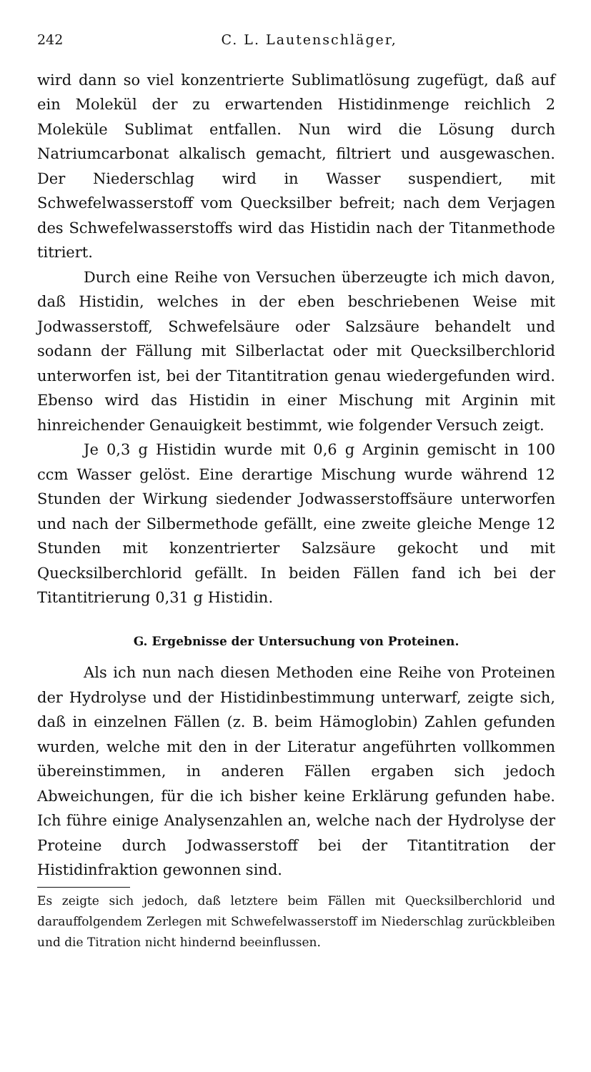242 C. L. Lautenschläger,
wird dann so viel konzentrierte Sublimatlösung zugefügt, daß auf ein Molekül der zu erwartenden Histidinmenge reichlich 2 Moleküle Sublimat entfallen. Nun wird die Lösung durch Natriumcarbonat alkalisch gemacht, filtriert und ausgewaschen. Der Niederschlag wird in Wasser suspendiert, mit Schwefelwasserstoff vom Quecksilber befreit; nach dem Verjagen des Schwefelwasserstoffs wird das Histidin nach der Titanmethode titriert.
Durch eine Reihe von Versuchen überzeugte ich mich davon, daß Histidin, welches in der eben beschriebenen Weise mit Jodwasserstoff, Schwefelsäure oder Salzsäure behandelt und sodann der Fällung mit Silberlactat oder mit Quecksilberchlorid unterworfen ist, bei der Titantitration genau wiedergefunden wird. Ebenso wird das Histidin in einer Mischung mit Arginin mit hinreichender Genauigkeit bestimmt, wie folgender Versuch zeigt.
Je 0,3 g Histidin wurde mit 0,6 g Arginin gemischt in 100 ccm Wasser gelöst. Eine derartige Mischung wurde während 12 Stunden der Wirkung siedender Jodwasserstoffsäure unterworfen und nach der Silbermethode gefällt, eine zweite gleiche Menge 12 Stunden mit konzentrierter Salzsäure gekocht und mit Quecksilberchlorid gefällt. In beiden Fällen fand ich bei der Titantitrierung 0,31 g Histidin.
G. Ergebnisse der Untersuchung von Proteinen.
Als ich nun nach diesen Methoden eine Reihe von Proteinen der Hydrolyse und der Histidinbestimmung unterwarf, zeigte sich, daß in einzelnen Fällen (z. B. beim Hämoglobin) Zahlen gefunden wurden, welche mit den in der Literatur angeführten vollkommen übereinstimmen, in anderen Fällen ergaben sich jedoch Abweichungen, für die ich bisher keine Erklärung gefunden habe. Ich führe einige Analysenzahlen an, welche nach der Hydrolyse der Proteine durch Jodwasserstoff bei der Titantitration der Histidinfraktion gewonnen sind.
Es zeigte sich jedoch, daß letztere beim Fällen mit Quecksilberchlorid und darauffolgendem Zerlegen mit Schwefelwasserstoff im Niederschlag zurückbleiben und die Titration nicht hindernd beeinflussen.